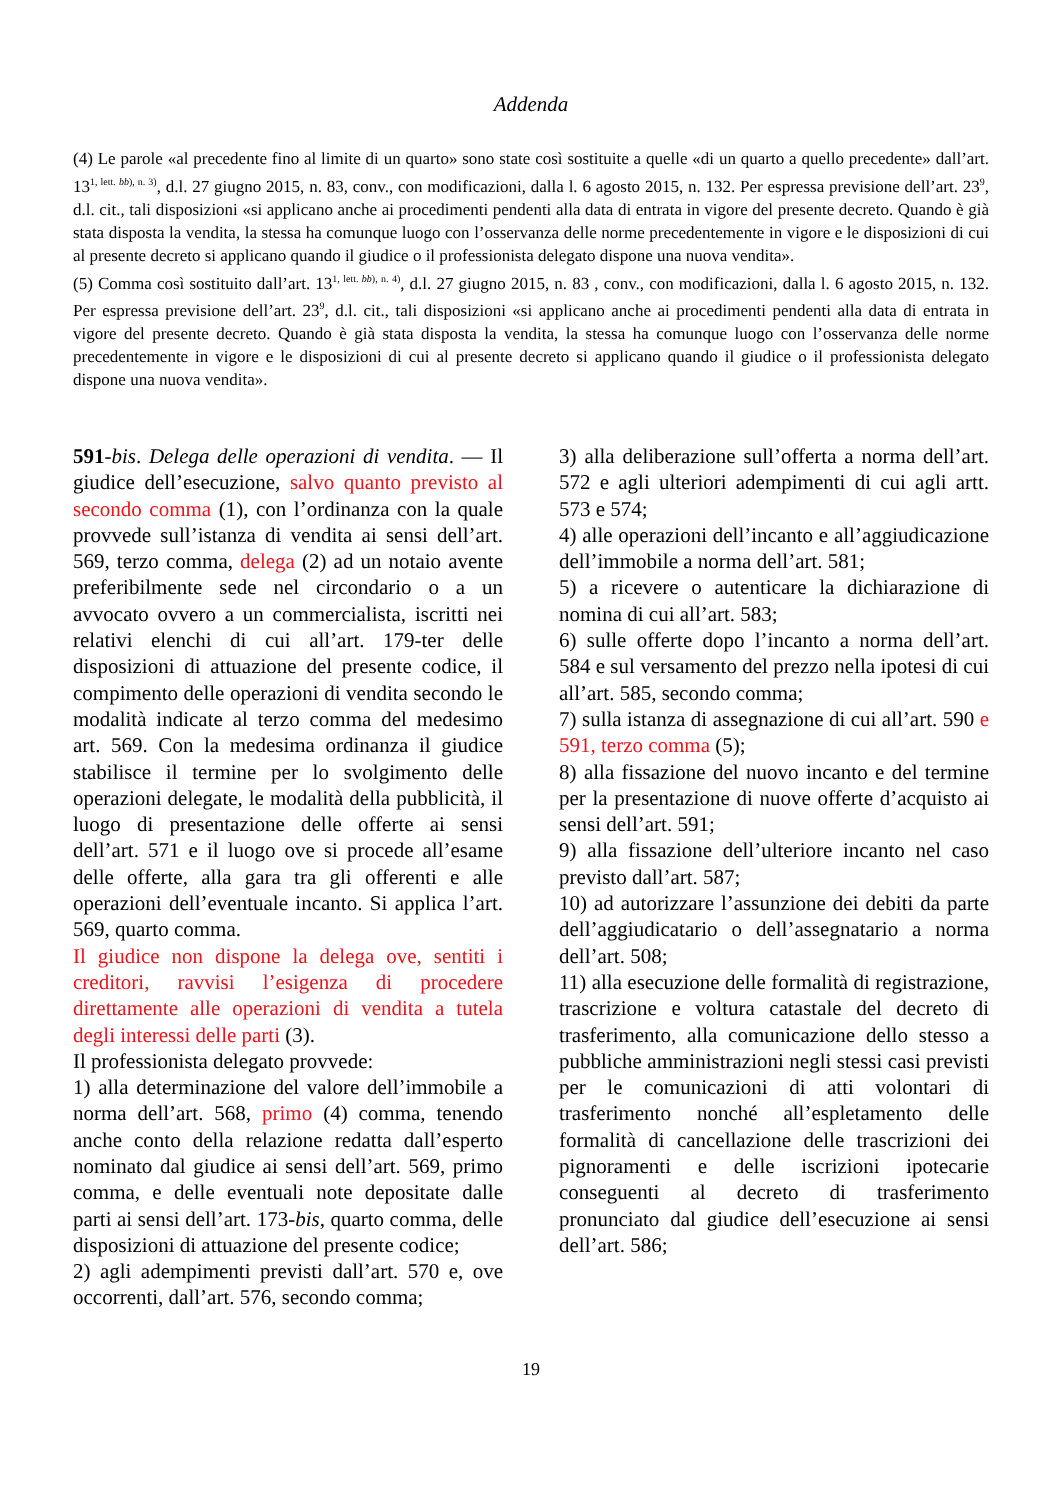Addenda
(4) Le parole «al precedente fino al limite di un quarto» sono state così sostituite a quelle «di un quarto a quello precedente» dall’art. 13<sup>1, lett. bb), n. 3)</sup>, d.l. 27 giugno 2015, n. 83, conv., con modificazioni, dalla l. 6 agosto 2015, n. 132. Per espressa previsione dell’art. 23<sup>9</sup>, d.l. cit., tali disposizioni «si applicano anche ai procedimenti pendenti alla data di entrata in vigore del presente decreto. Quando è già stata disposta la vendita, la stessa ha comunque luogo con l’osservanza delle norme precedentemente in vigore e le disposizioni di cui al presente decreto si applicano quando il giudice o il professionista delegato dispone una nuova vendita».
(5) Comma così sostituito dall’art. 13<sup>1, lett. bb), n. 4)</sup>, d.l. 27 giugno 2015, n. 83 , conv., con modificazioni, dalla l. 6 agosto 2015, n. 132. Per espressa previsione dell’art. 23<sup>9</sup>, d.l. cit., tali disposizioni «si applicano anche ai procedimenti pendenti alla data di entrata in vigore del presente decreto. Quando è già stata disposta la vendita, la stessa ha comunque luogo con l’osservanza delle norme precedentemente in vigore e le disposizioni di cui al presente decreto si applicano quando il giudice o il professionista delegato dispone una nuova vendita».
591-bis. Delega delle operazioni di vendita. — Il giudice dell’esecuzione, salvo quanto previsto al secondo comma (1), con l’ordinanza con la quale provvede sull’istanza di vendita ai sensi dell’art. 569, terzo comma, delega (2) ad un notaio avente preferibilmente sede nel circondario o a un avvocato ovvero a un commercialista, iscritti nei relativi elenchi di cui all’art. 179-ter delle disposizioni di attuazione del presente codice, il compimento delle operazioni di vendita secondo le modalità indicate al terzo comma del medesimo art. 569. Con la medesima ordinanza il giudice stabilisce il termine per lo svolgimento delle operazioni delegate, le modalità della pubblicità, il luogo di presentazione delle offerte ai sensi dell’art. 571 e il luogo ove si procede all’esame delle offerte, alla gara tra gli offerenti e alle operazioni dell’eventuale incanto. Si applica l’art. 569, quarto comma.
Il giudice non dispone la delega ove, sentiti i creditori, ravvisi l’esigenza di procedere direttamente alle operazioni di vendita a tutela degli interessi delle parti (3).
Il professionista delegato provvede:
1) alla determinazione del valore dell’immobile a norma dell’art. 568, primo (4) comma, tenendo anche conto della relazione redatta dall’esperto nominato dal giudice ai sensi dell’art. 569, primo comma, e delle eventuali note depositate dalle parti ai sensi dell’art. 173-bis, quarto comma, delle disposizioni di attuazione del presente codice;
2) agli adempimenti previsti dall’art. 570 e, ove occorrenti, dall’art. 576, secondo comma;
3) alla deliberazione sull’offerta a norma dell’art. 572 e agli ulteriori adempimenti di cui agli artt. 573 e 574;
4) alle operazioni dell’incanto e all’aggiudicazione dell’immobile a norma dell’art. 581;
5) a ricevere o autenticare la dichiarazione di nomina di cui all’art. 583;
6) sulle offerte dopo l’incanto a norma dell’art. 584 e sul versamento del prezzo nella ipotesi di cui all’art. 585, secondo comma;
7) sulla istanza di assegnazione di cui all’art. 590 e 591, terzo comma (5);
8) alla fissazione del nuovo incanto e del termine per la presentazione di nuove offerte d’acquisto ai sensi dell’art. 591;
9) alla fissazione dell’ulteriore incanto nel caso previsto dall’art. 587;
10) ad autorizzare l’assunzione dei debiti da parte dell’aggiudicatario o dell’assegnatario a norma dell’art. 508;
11) alla esecuzione delle formalità di registrazione, trascrizione e voltura catastale del decreto di trasferimento, alla comunicazione dello stesso a pubbliche amministrazioni negli stessi casi previsti per le comunicazioni di atti volontari di trasferimento nonché all’espletamento delle formalità di cancellazione delle trascrizioni dei pignoramenti e delle iscrizioni ipotecarie conseguenti al decreto di trasferimento pronunciato dal giudice dell’esecuzione ai sensi dell’art. 586;
19